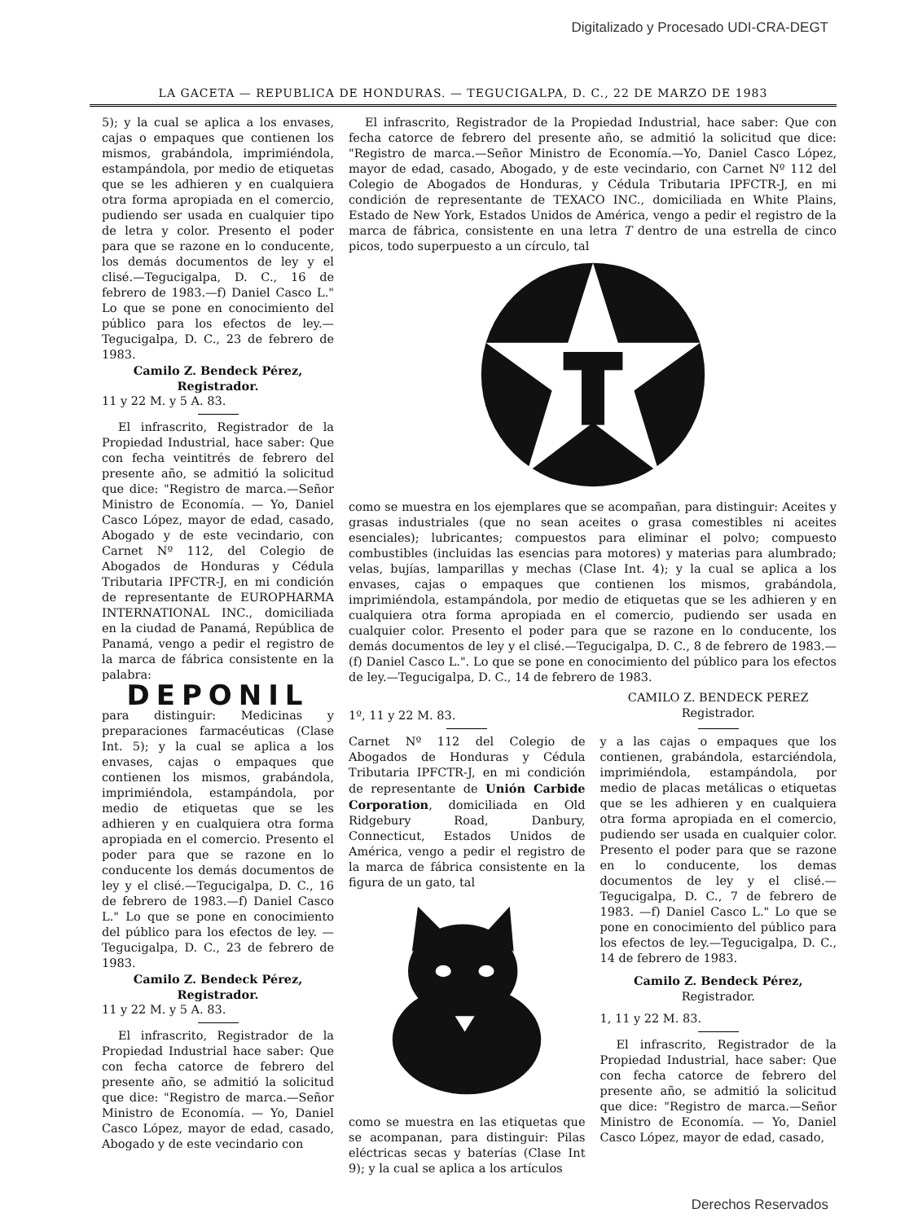Digitalizado y Procesado UDI-CRA-DEGT
LA GACETA — REPUBLICA DE HONDURAS. — TEGUCIGALPA, D. C., 22 DE MARZO DE 1983
5); y la cual se aplica a los envases, cajas o empaques que contienen los mismos, grabándola, imprimiéndola, estampándola, por medio de etiquetas que se les adhieren y en cualquiera otra forma apropiada en el comercio, pudiendo ser usada en cualquier tipo de letra y color. Presento el poder para que se razone en lo conducente, los demás documentos de ley y el clisé.—Tegucigalpa, D. C., 16 de febrero de 1983.—f) Daniel Casco L." Lo que se pone en conocimiento del público para los efectos de ley.—Tegucigalpa, D. C., 23 de febrero de 1983.
Camilo Z. Bendeck Pérez,
Registrador.
11 y 22 M. y 5 A. 83.
El infrascrito, Registrador de la Propiedad Industrial, hace saber: Que con fecha veintitrés de febrero del presente año, se admitió la solicitud que dice: "Registro de marca.—Señor Ministro de Economía. — Yo, Daniel Casco López, mayor de edad, casado, Abogado y de este vecindario, con Carnet Nº 112, del Colegio de Abogados de Honduras y Cédula Tributaria IPFCTR-J, en mi condición de representante de EUROPHARMA INTERNATIONAL INC., domiciliada en la ciudad de Panamá, República de Panamá, vengo a pedir el registro de la marca de fábrica consistente en la palabra:
DEPONIL
para distinguir: Medicinas y preparaciones farmacéuticas (Clase Int. 5); y la cual se aplica a los envases, cajas o empaques que contienen los mismos, grabándola, imprimiéndola, estampándola, por medio de etiquetas que se les adhieren y en cualquiera otra forma apropiada en el comercio. Presento el poder para que se razone en lo conducente los demás documentos de ley y el clisé.—Tegucigalpa, D. C., 16 de febrero de 1983.—f) Daniel Casco L." Lo que se pone en conocimiento del público para los efectos de ley. — Tegucigalpa, D. C., 23 de febrero de 1983.
Camilo Z. Bendeck Pérez,
Registrador.
11 y 22 M. y 5 A. 83.
El infrascrito, Registrador de la Propiedad Industrial hace saber: Que con fecha catorce de febrero del presente año, se admitió la solicitud que dice: "Registro de marca.—Señor Ministro de Economía. — Yo, Daniel Casco López, mayor de edad, casado, Abogado y de este vecindario con
El infrascrito, Registrador de la Propiedad Industrial, hace saber: Que con fecha catorce de febrero del presente año, se admitió la solicitud que dice: "Registro de marca.—Señor Ministro de Economía.—Yo, Daniel Casco López, mayor de edad, casado, Abogado, y de este vecindario, con Carnet Nº 112 del Colegio de Abogados de Honduras, y Cédula Tributaria IPFCTR-J, en mi condición de representante de TEXACO INC., domiciliada en White Plains, Estado de New York, Estados Unidos de América, vengo a pedir el registro de la marca de fábrica, consistente en una letra T dentro de una estrella de cinco picos, todo superpuesto a un círculo, tal
como se muestra en los ejemplares que se acompañan, para distinguir: Aceites y grasas industriales (que no sean aceites o grasa comestibles ni aceites esenciales); lubricantes; compuestos para eliminar el polvo; compuesto combustibles (incluidas las esencias para motores) y materias para alumbrado; velas, bujías, lamparillas y mechas (Clase Int. 4); y la cual se aplica a los envases, cajas o empaques que contienen los mismos, grabándola, imprimiéndola, estampándola, por medio de etiquetas que se les adhieren y en cualquiera otra forma apropiada en el comercio, pudiendo ser usada en cualquier color. Presento el poder para que se razone en lo conducente, los demás documentos de ley y el clisé.—Tegucigalpa, D. C., 8 de febrero de 1983.—(f) Daniel Casco L.". Lo que se pone en conocimiento del público para los efectos de ley.—Tegucigalpa, D. C., 14 de febrero de 1983.
1º, 11 y 22 M. 83.
CAMILO Z. BENDECK PEREZ
Registrador.
Carnet Nº 112 del Colegio de Abogados de Honduras y Cédula Tributaria IPFCTR-J, en mi condición de representante de Unión Carbide Corporation, domiciliada en Old Ridgebury Road, Danbury, Connecticut, Estados Unidos de América, vengo a pedir el registro de la marca de fábrica consistente en la figura de un gato, tal
como se muestra en las etiquetas que se acompanan, para distinguir: Pilas eléctricas secas y baterías (Clase Int 9); y la cual se aplica a los artículos
y a las cajas o empaques que los contienen, grabándola, estarciéndola, imprimiéndola, estampándola, por medio de placas metálicas o etiquetas que se les adhieren y en cualquiera otra forma apropiada en el comercio, pudiendo ser usada en cualquier color. Presento el poder para que se razone en lo conducente, los demas documentos de ley y el clisé.—Tegucigalpa, D. C., 7 de febrero de 1983. —f) Daniel Casco L." Lo que se pone en conocimiento del público para los efectos de ley.—Tegucigalpa, D. C., 14 de febrero de 1983.
Camilo Z. Bendeck Pérez,
Registrador.
1, 11 y 22 M. 83.
El infrascrito, Registrador de la Propiedad Industrial, hace saber: Que con fecha catorce de febrero del presente año, se admitió la solicitud que dice: "Registro de marca.—Señor Ministro de Economía. — Yo, Daniel Casco López, mayor de edad, casado,
Derechos Reservados